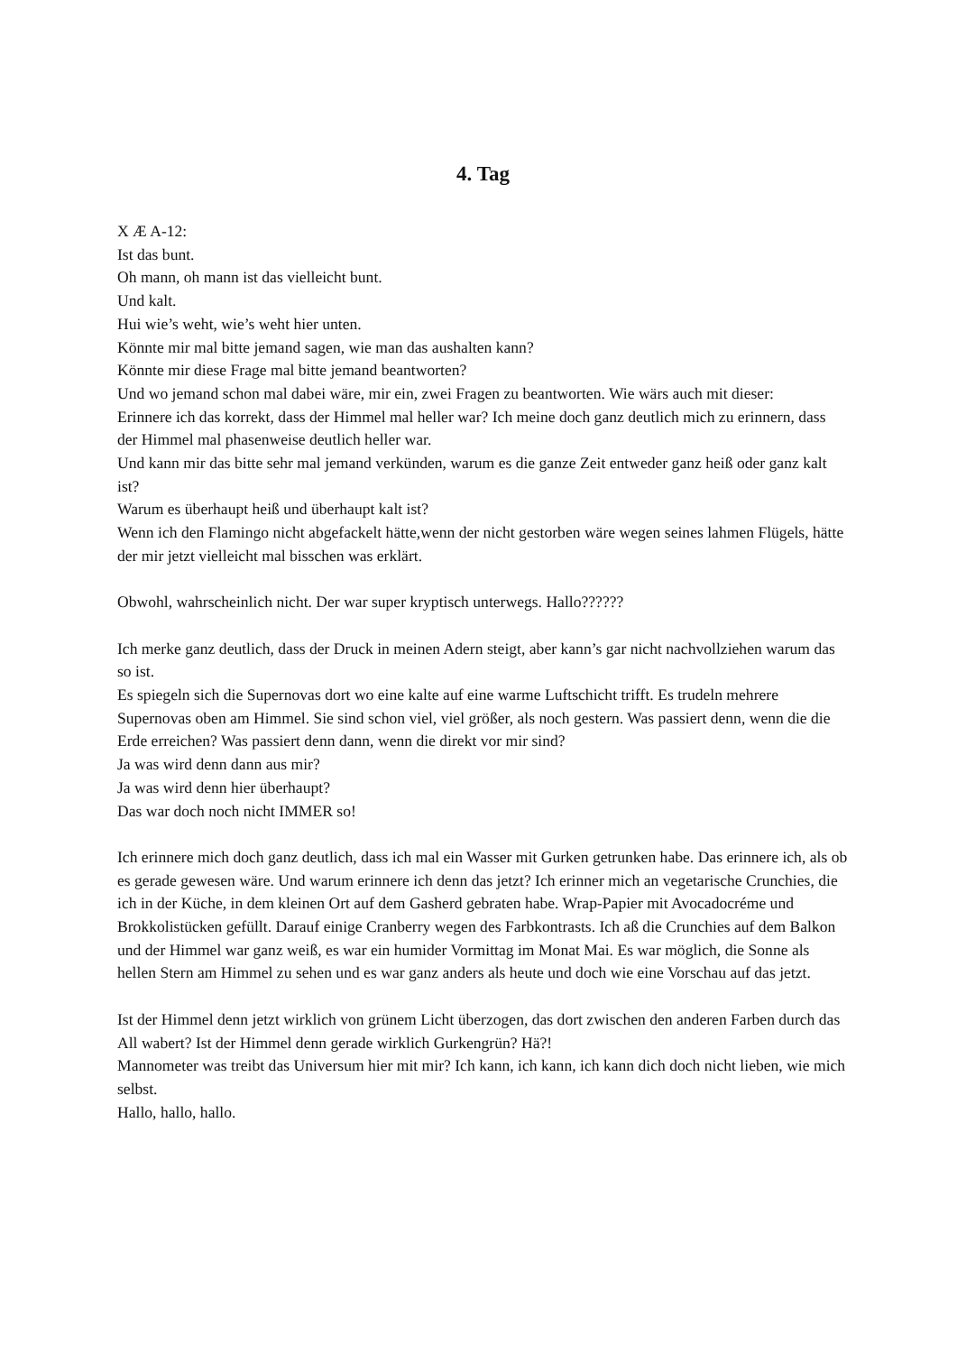4. Tag
X Æ A-12:
Ist das bunt.
Oh mann, oh mann ist das vielleicht bunt.
Und kalt.
Hui wie’s weht, wie’s weht hier unten.
Könnte mir mal bitte jemand sagen, wie man das aushalten kann?
Könnte mir diese Frage mal bitte jemand beantworten?
Und wo jemand schon mal dabei wäre, mir ein, zwei Fragen zu beantworten. Wie wärs auch mit dieser:
Erinnere ich das korrekt, dass der Himmel mal heller war? Ich meine doch ganz deutlich mich zu erinnern, dass der Himmel mal phasenweise deutlich heller war.
Und kann mir das bitte sehr mal jemand verkünden, warum es die ganze Zeit entweder ganz heiß oder ganz kalt ist?
Warum es überhaupt heiß und überhaupt kalt ist?
Wenn ich den Flamingo nicht abgefackelt hätte,wenn der nicht gestorben wäre wegen seines lahmen Flügels, hätte der mir jetzt vielleicht mal bisschen was erklärt.
Obwohl, wahrscheinlich nicht. Der war super kryptisch unterwegs. Hallo??????
Ich merke ganz deutlich, dass der Druck in meinen Adern steigt, aber kann’s gar nicht nachvollziehen warum das so ist.
Es spiegeln sich die Supernovas dort wo eine kalte auf eine warme Luftschicht trifft. Es trudeln mehrere Supernovas oben am Himmel. Sie sind schon viel, viel größer, als noch gestern. Was passiert denn, wenn die die Erde erreichen? Was passiert denn dann, wenn die direkt vor mir sind?
Ja was wird denn dann aus mir?
Ja was wird denn hier überhaupt?
Das war doch noch nicht IMMER so!
Ich erinnere mich doch ganz deutlich, dass ich mal ein Wasser mit Gurken getrunken habe. Das erinnere ich, als ob es gerade gewesen wäre. Und warum erinnere ich denn das jetzt? Ich erinner mich an vegetarische Crunchies, die ich in der Küche, in dem kleinen Ort auf dem Gasherd gebraten habe. Wrap-Papier mit Avocadocréme und Brokkolistücken gefüllt. Darauf einige Cranberry wegen des Farbkontrasts. Ich aß die Crunchies auf dem Balkon und der Himmel war ganz weiß, es war ein humider Vormittag im Monat Mai. Es war möglich, die Sonne als hellen Stern am Himmel zu sehen und es war ganz anders als heute und doch wie eine Vorschau auf das jetzt.
Ist der Himmel denn jetzt wirklich von grünem Licht überzogen, das dort zwischen den anderen Farben durch das All wabert? Ist der Himmel denn gerade wirklich Gurkengrün? Hä?!
Mannometer was treibt das Universum hier mit mir? Ich kann, ich kann, ich kann dich doch nicht lieben, wie mich selbst.
Hallo, hallo, hallo.